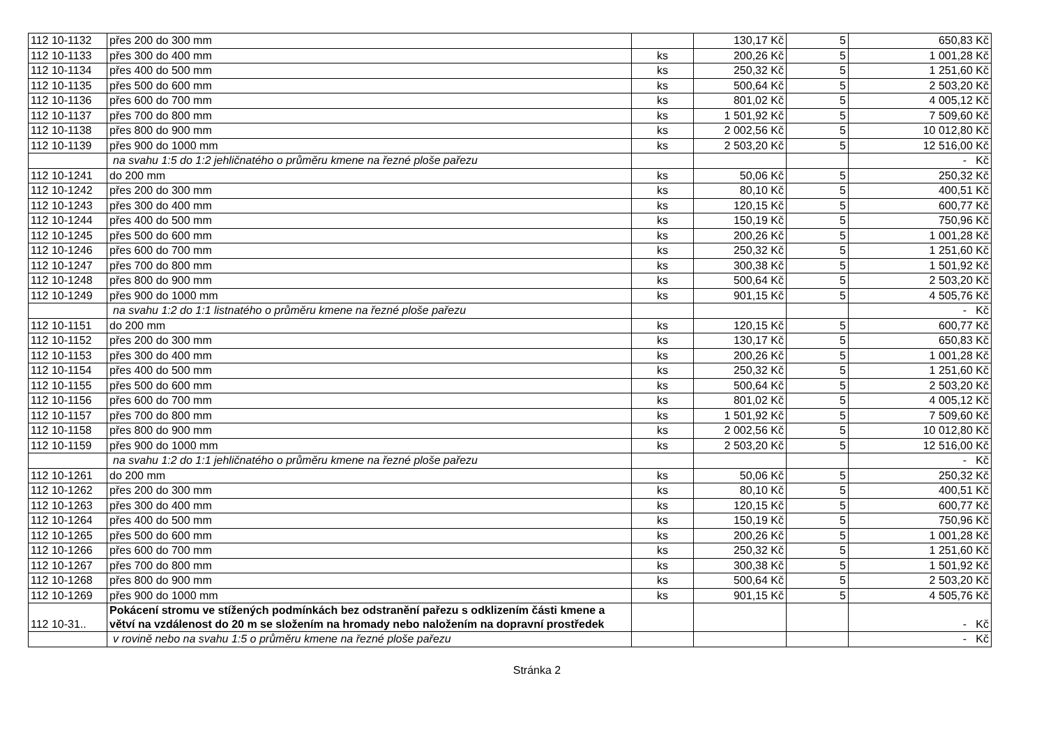| 112 10-1132 | přes 200 do 300 mm | | 130,17 Kč | 5 | 650,83 Kč |
| 112 10-1133 | přes 300 do 400 mm | ks | 200,26 Kč | 5 | 1 001,28 Kč |
| 112 10-1134 | přes 400 do 500 mm | ks | 250,32 Kč | 5 | 1 251,60 Kč |
| 112 10-1135 | přes 500 do 600 mm | ks | 500,64 Kč | 5 | 2 503,20 Kč |
| 112 10-1136 | přes 600 do 700 mm | ks | 801,02 Kč | 5 | 4 005,12 Kč |
| 112 10-1137 | přes 700 do 800 mm | ks | 1 501,92 Kč | 5 | 7 509,60 Kč |
| 112 10-1138 | přes 800 do 900 mm | ks | 2 002,56 Kč | 5 | 10 012,80 Kč |
| 112 10-1139 | přes 900 do 1000 mm | ks | 2 503,20 Kč | 5 | 12 516,00 Kč |
| | na svahu 1:5 do 1:2 jehličnatého o průměru kmene na řezné ploše pařezu | | | | - Kč |
| 112 10-1241 | do 200 mm | ks | 50,06 Kč | 5 | 250,32 Kč |
| 112 10-1242 | přes 200 do 300 mm | ks | 80,10 Kč | 5 | 400,51 Kč |
| 112 10-1243 | přes 300 do 400 mm | ks | 120,15 Kč | 5 | 600,77 Kč |
| 112 10-1244 | přes 400 do 500 mm | ks | 150,19 Kč | 5 | 750,96 Kč |
| 112 10-1245 | přes 500 do 600 mm | ks | 200,26 Kč | 5 | 1 001,28 Kč |
| 112 10-1246 | přes 600 do 700 mm | ks | 250,32 Kč | 5 | 1 251,60 Kč |
| 112 10-1247 | přes 700 do 800 mm | ks | 300,38 Kč | 5 | 1 501,92 Kč |
| 112 10-1248 | přes 800 do 900 mm | ks | 500,64 Kč | 5 | 2 503,20 Kč |
| 112 10-1249 | přes 900 do 1000 mm | ks | 901,15 Kč | 5 | 4 505,76 Kč |
| | na svahu 1:2 do 1:1 listnatého o průměru kmene na řezné ploše pařezu | | | | - Kč |
| 112 10-1151 | do 200 mm | ks | 120,15 Kč | 5 | 600,77 Kč |
| 112 10-1152 | přes 200 do 300 mm | ks | 130,17 Kč | 5 | 650,83 Kč |
| 112 10-1153 | přes 300 do 400 mm | ks | 200,26 Kč | 5 | 1 001,28 Kč |
| 112 10-1154 | přes 400 do 500 mm | ks | 250,32 Kč | 5 | 1 251,60 Kč |
| 112 10-1155 | přes 500 do 600 mm | ks | 500,64 Kč | 5 | 2 503,20 Kč |
| 112 10-1156 | přes 600 do 700 mm | ks | 801,02 Kč | 5 | 4 005,12 Kč |
| 112 10-1157 | přes 700 do 800 mm | ks | 1 501,92 Kč | 5 | 7 509,60 Kč |
| 112 10-1158 | přes 800 do 900 mm | ks | 2 002,56 Kč | 5 | 10 012,80 Kč |
| 112 10-1159 | přes 900 do 1000 mm | ks | 2 503,20 Kč | 5 | 12 516,00 Kč |
| | na svahu 1:2 do 1:1 jehličnatého o průměru kmene na řezné ploše pařezu | | | | - Kč |
| 112 10-1261 | do 200 mm | ks | 50,06 Kč | 5 | 250,32 Kč |
| 112 10-1262 | přes 200 do 300 mm | ks | 80,10 Kč | 5 | 400,51 Kč |
| 112 10-1263 | přes 300 do 400 mm | ks | 120,15 Kč | 5 | 600,77 Kč |
| 112 10-1264 | přes 400 do 500 mm | ks | 150,19 Kč | 5 | 750,96 Kč |
| 112 10-1265 | přes 500 do 600 mm | ks | 200,26 Kč | 5 | 1 001,28 Kč |
| 112 10-1266 | přes 600 do 700 mm | ks | 250,32 Kč | 5 | 1 251,60 Kč |
| 112 10-1267 | přes 700 do 800 mm | ks | 300,38 Kč | 5 | 1 501,92 Kč |
| 112 10-1268 | přes 800 do 900 mm | ks | 500,64 Kč | 5 | 2 503,20 Kč |
| 112 10-1269 | přes 900 do 1000 mm | ks | 901,15 Kč | 5 | 4 505,76 Kč |
| 112 10-31.. | Pokácení stromu ve stížených podmínkách bez odstranění pařezu s odklizením části kmene a větví na vzdálenost do 20 m se složením na hromady nebo naložením na dopravní prostředek | | | | - Kč |
| | v rovině nebo na svahu 1:5 o průměru kmene na řezné ploše pařezu | | | | - Kč |
Stránka 2